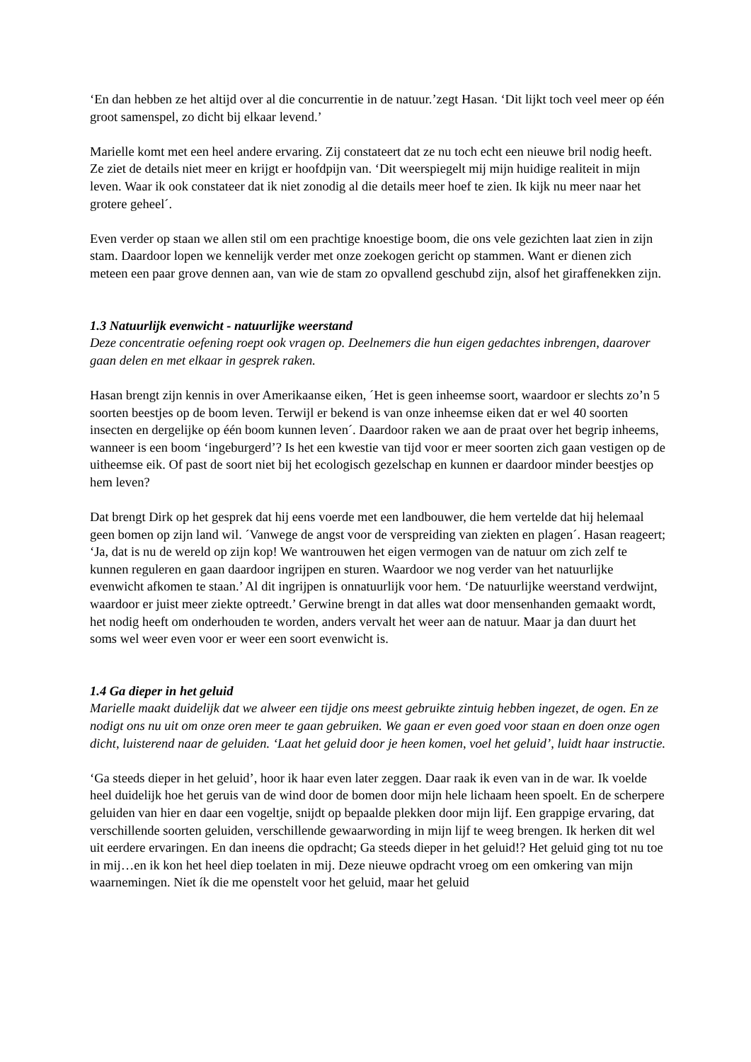‘En dan hebben ze het altijd over al die concurrentie in de natuur.’zegt Hasan. ‘Dit lijkt toch veel meer op één groot samenspel, zo dicht bij elkaar levend.’
Marielle komt met een heel andere ervaring. Zij constateert dat ze nu toch echt een nieuwe bril nodig heeft. Ze ziet de details niet meer en krijgt er hoofdpijn van. ‘Dit weerspiegelt mij mijn huidige realiteit in mijn leven. Waar ik ook constateer dat ik niet zonodig al die details meer hoef te zien. Ik kijk nu meer naar het grotere geheel´.
Even verder op staan we allen stil om een prachtige knoestige boom, die ons vele gezichten laat zien in zijn stam. Daardoor lopen we kennelijk verder met onze zoekogen gericht op stammen. Want er dienen zich meteen een paar grove dennen aan, van wie de stam zo opvallend geschubd zijn, alsof het giraffenekken zijn.
1.3 Natuurlijk evenwicht - natuurlijke weerstand
Deze concentratie oefening roept ook vragen op. Deelnemers die hun eigen gedachtes inbrengen, daarover gaan delen en met elkaar in gesprek raken.
Hasan brengt zijn kennis in over Amerikaanse eiken, ´Het is geen inheemse soort, waardoor er slechts zo’n 5 soorten beestjes op de boom leven. Terwijl er bekend is van onze inheemse eiken dat er wel 40 soorten insecten en dergelijke op één boom kunnen leven´. Daardoor raken we aan de praat over het begrip inheems, wanneer is een boom ‘ingeburgerd’? Is het een kwestie van tijd voor er meer soorten zich gaan vestigen op de uitheemse eik. Of past de soort niet bij het ecologisch gezelschap en kunnen er daardoor minder beestjes op hem leven?
Dat brengt Dirk op het gesprek dat hij eens voerde met een landbouwer, die hem vertelde dat hij helemaal geen bomen op zijn land wil. ´Vanwege de angst voor de verspreiding van ziekten en plagen´. Hasan reageert; ‘Ja, dat is nu de wereld op zijn kop! We wantrouwen het eigen vermogen van de natuur om zich zelf te kunnen reguleren en gaan daardoor ingrijpen en sturen. Waardoor we nog verder van het natuurlijke evenwicht afkomen te staan.’ Al dit ingrijpen is onnatuurlijk voor hem. ‘De natuurlijke weerstand verdwijnt, waardoor er juist meer ziekte optreedt.’ Gerwine brengt in dat alles wat door mensenhanden gemaakt wordt, het nodig heeft om onderhouden te worden, anders vervalt het weer aan de natuur. Maar ja dan duurt het soms wel weer even voor er weer een soort evenwicht is.
1.4 Ga dieper in het geluid
Marielle maakt duidelijk dat we alweer een tijdje ons meest gebruikte zintuig hebben ingezet, de ogen. En ze nodigt ons nu uit om onze oren meer te gaan gebruiken. We gaan er even goed voor staan en doen onze ogen dicht, luisterend naar de geluiden. ‘Laat het geluid door je heen komen, voel het geluid’, luidt haar instructie.
‘Ga steeds dieper in het geluid’, hoor ik haar even later zeggen. Daar raak ik even van in de war. Ik voelde heel duidelijk hoe het geruis van de wind door de bomen door mijn hele lichaam heen spoelt. En de scherpere geluiden van hier en daar een vogeltje, snijdt op bepaalde plekken door mijn lijf. Een grappige ervaring, dat verschillende soorten geluiden, verschillende gewaarwording in mijn lijf te weeg brengen. Ik herken dit wel uit eerdere ervaringen. En dan ineens die opdracht; Ga steeds dieper in het geluid!? Het geluid ging tot nu toe in mij…en ik kon het heel diep toelaten in mij. Deze nieuwe opdracht vroeg om een omkering van mijn waarnemingen. Niet ík die me openstelt voor het geluid, maar het geluid